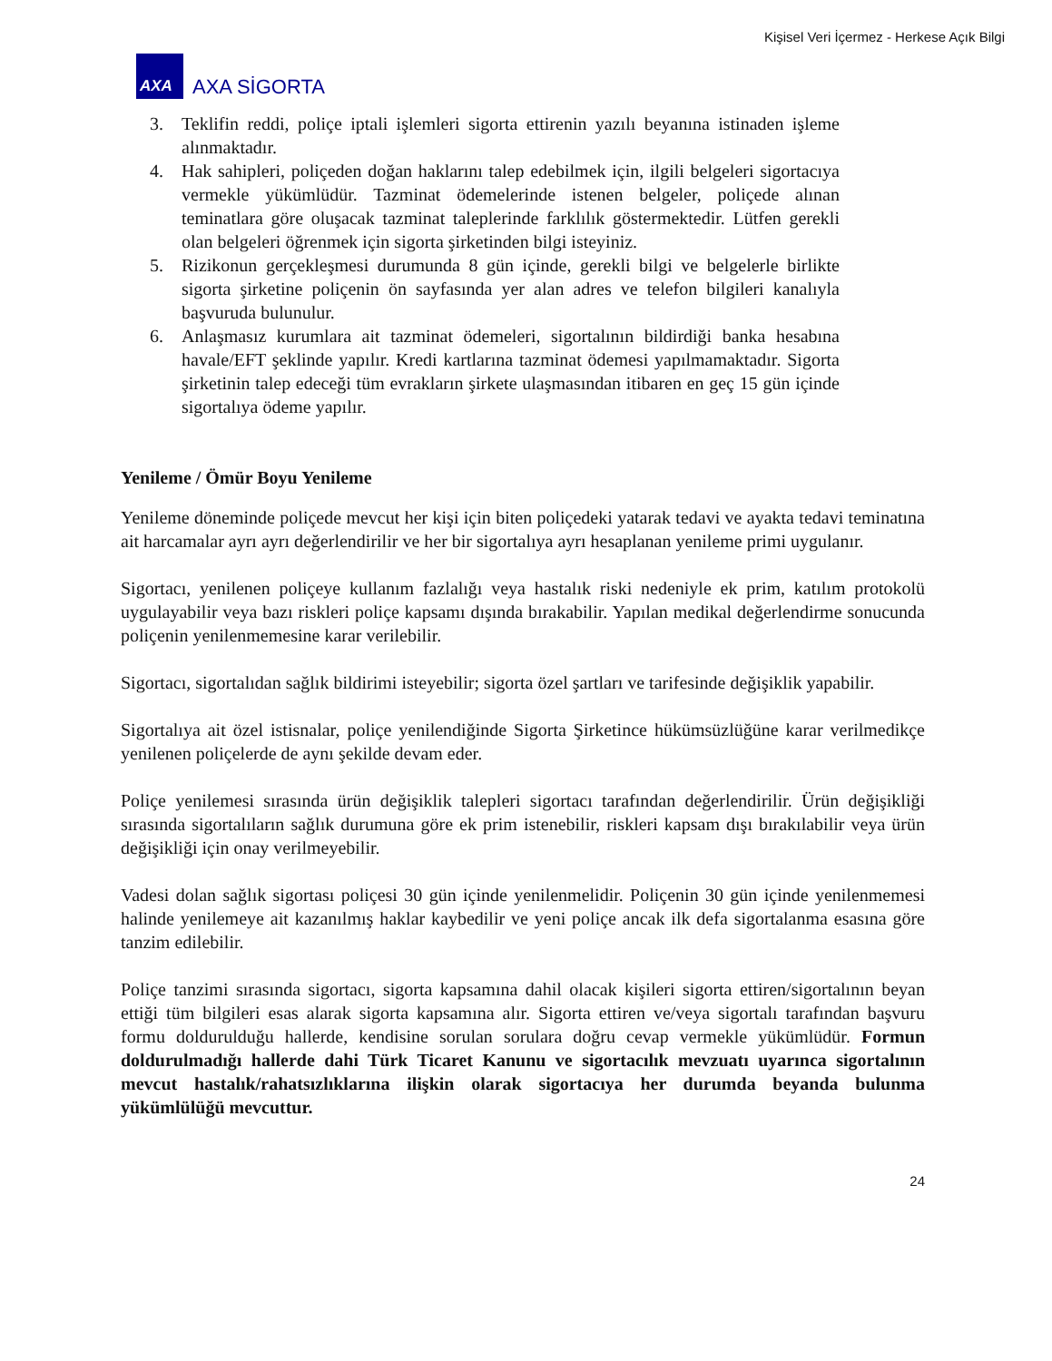Kişisel Veri İçermez - Herkese Açık Bilgi
AXA
AXA SİGORTA
3. Teklifin reddi, poliçe iptali işlemleri sigorta ettirenin yazılı beyanına istinaden işleme alınmaktadır.
4. Hak sahipleri, poliçeden doğan haklarını talep edebilmek için, ilgili belgeleri sigortacıya vermekle yükümlüdür. Tazminat ödemelerinde istenen belgeler, poliçede alınan teminatlara göre oluşacak tazminat taleplerinde farklılık göstermektedir. Lütfen gerekli olan belgeleri öğrenmek için sigorta şirketinden bilgi isteyiniz.
5. Rizikonun gerçekleşmesi durumunda 8 gün içinde, gerekli bilgi ve belgelerle birlikte sigorta şirketine poliçenin ön sayfasında yer alan adres ve telefon bilgileri kanalıyla başvuruda bulunulur.
6. Anlaşmasız kurumlara ait tazminat ödemeleri, sigortalının bildirdiği banka hesabına havale/EFT şeklinde yapılır. Kredi kartlarına tazminat ödemesi yapılmamaktadır. Sigorta şirketinin talep edeceği tüm evrakların şirkete ulaşmasından itibaren en geç 15 gün içinde sigortalıya ödeme yapılır.
Yenileme / Ömür Boyu Yenileme
Yenileme döneminde poliçede mevcut her kişi için biten poliçedeki yatarak tedavi ve ayakta tedavi teminatına ait harcamalar ayrı ayrı değerlendirilir ve her bir sigortalıya ayrı hesaplanan yenileme primi uygulanır.
Sigortacı, yenilenen poliçeye kullanım fazlalığı veya hastalık riski nedeniyle ek prim, katılım protokolü uygulayabilir veya bazı riskleri poliçe kapsamı dışında bırakabilir. Yapılan medikal değerlendirme sonucunda poliçenin yenilenmemesine karar verilebilir.
Sigortacı, sigortalıdan sağlık bildirimi isteyebilir; sigorta özel şartları ve tarifesinde değişiklik yapabilir.
Sigortalıya ait özel istisnalar, poliçe yenilendiğinde Sigorta Şirketince hükümsüzlüğüne karar verilmedikçe yenilenen poliçelerde de aynı şekilde devam eder.
Poliçe yenilemesi sırasında ürün değişiklik talepleri sigortacı tarafından değerlendirilir. Ürün değişikliği sırasında sigortalıların sağlık durumuna göre ek prim istenebilir, riskleri kapsam dışı bırakılabilir veya ürün değişikliği için onay verilmeyebilir.
Vadesi dolan sağlık sigortası poliçesi 30 gün içinde yenilenmelidir. Poliçenin 30 gün içinde yenilenmemesi halinde yenilemeye ait kazanılmış haklar kaybedilir ve yeni poliçe ancak ilk defa sigortalanma esasına göre tanzim edilebilir.
Poliçe tanzimi sırasında sigortacı, sigorta kapsamına dahil olacak kişileri sigorta ettiren/sigortalının beyan ettiği tüm bilgileri esas alarak sigorta kapsamına alır. Sigorta ettiren ve/veya sigortalı tarafından başvuru formu doldurulduğu hallerde, kendisine sorulan sorulara doğru cevap vermekle yükümlüdür. Formun doldurulmadığı hallerde dahi Türk Ticaret Kanunu ve sigortacılık mevzuatı uyarınca sigortalının mevcut hastalık/rahatsızlıklarına ilişkin olarak sigortacıya her durumda beyanda bulunma yükümlülüğü mevcuttur.
24